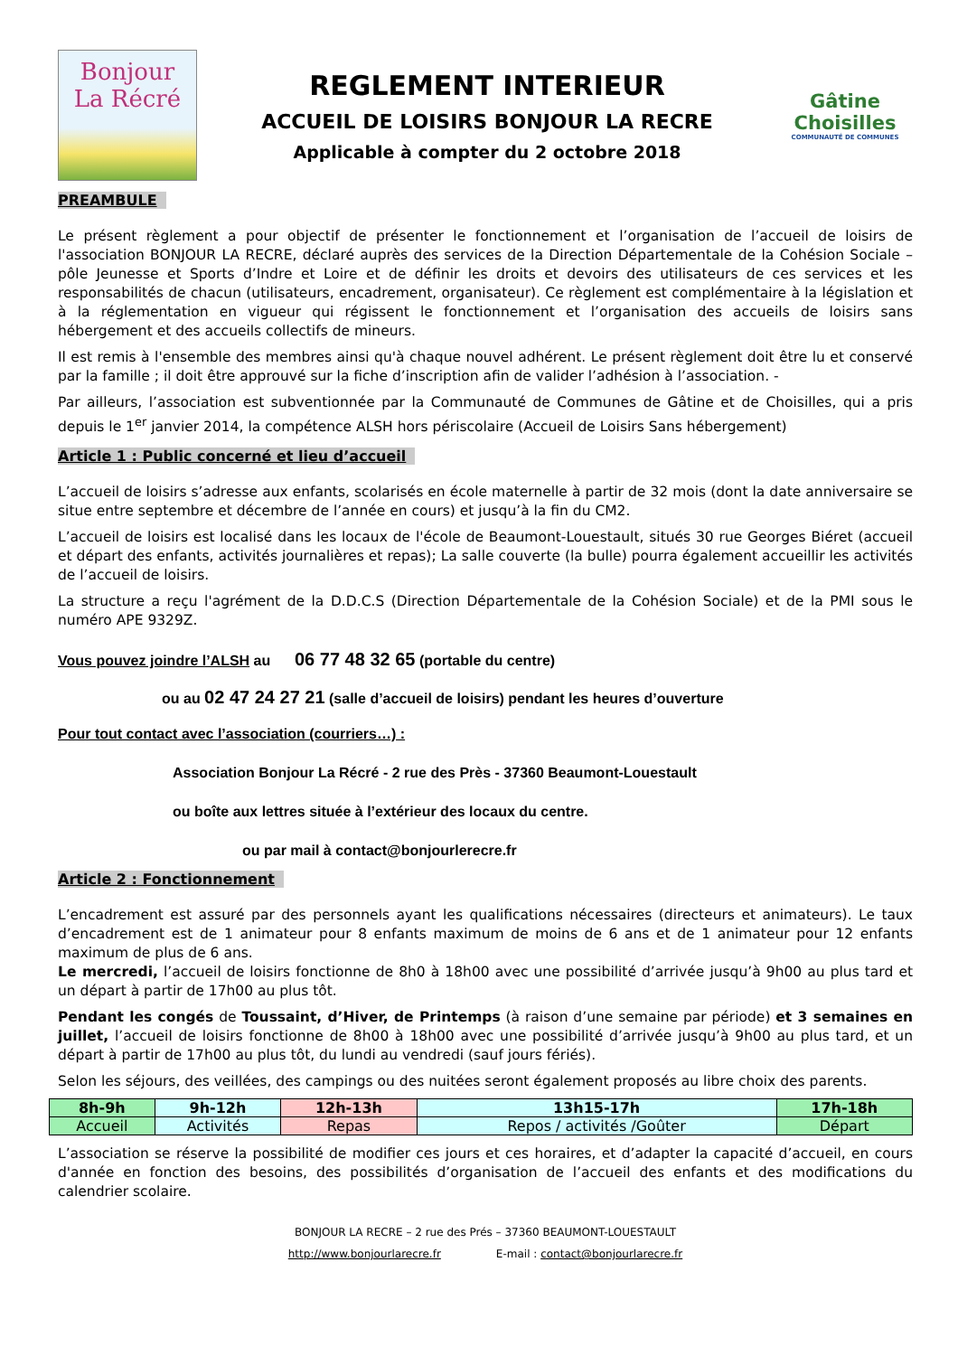Bonjour
La Récré
REGLEMENT INTERIEUR
ACCUEIL DE LOISIRS BONJOUR LA RECRE
Applicable à compter du 2 octobre 2018
Gâtine
Choisilles
COMMUNAUTÉ DE COMMUNES
PREAMBULE
Le présent règlement a pour objectif de présenter le fonctionnement et l’organisation de l’accueil de loisirs de l'association BONJOUR LA RECRE, déclaré auprès des services de la Direction Départementale de la Cohésion Sociale – pôle Jeunesse et Sports d’Indre et Loire et de définir les droits et devoirs des utilisateurs de ces services et les responsabilités de chacun (utilisateurs, encadrement, organisateur). Ce règlement est complémentaire à la législation et à la réglementation en vigueur qui régissent le fonctionnement et l’organisation des accueils de loisirs sans hébergement et des accueils collectifs de mineurs.
Il est remis à l'ensemble des membres ainsi qu'à chaque nouvel adhérent. Le présent règlement doit être lu et conservé par la famille ; il doit être approuvé sur la fiche d’inscription afin de valider l’adhésion à l’association. -
Par ailleurs, l’association est subventionnée par la Communauté de Communes de Gâtine et de Choisilles, qui a pris depuis le 1<sup>er</sup> janvier 2014, la compétence ALSH hors périscolaire (Accueil de Loisirs Sans hébergement)
Article 1 : Public concerné et lieu d’accueil
L’accueil de loisirs s’adresse aux enfants, scolarisés en école maternelle à partir de 32 mois (dont la date anniversaire se situe entre septembre et décembre de l’année en cours) et jusqu’à la fin du CM2.
L’accueil de loisirs est localisé dans les locaux de l'école de Beaumont-Louestault, situés 30 rue Georges Biéret (accueil et départ des enfants, activités journalières et repas); La salle couverte (la bulle) pourra également accueillir les activités de l’accueil de loisirs.
La structure a reçu l'agrément de la D.D.C.S (Direction Départementale de la Cohésion Sociale) et de la PMI sous le numéro APE 9329Z.
Vous pouvez joindre l’ALSH au 06 77 48 32 65 (portable du centre)
ou au 02 47 24 27 21 (salle d’accueil de loisirs) pendant les heures d’ouverture
Pour tout contact avec l’association (courriers…) :
Association Bonjour La Récré - 2 rue des Près - 37360 Beaumont-Louestault
ou boîte aux lettres située à l’extérieur des locaux du centre.
ou par mail à contact@bonjourlerecre.fr
Article 2 : Fonctionnement
L’encadrement est assuré par des personnels ayant les qualifications nécessaires (directeurs et animateurs). Le taux d’encadrement est de 1 animateur pour 8 enfants maximum de moins de 6 ans et de 1 animateur pour 12 enfants maximum de plus de 6 ans.
Le mercredi, l’accueil de loisirs fonctionne de 8h0 à 18h00 avec une possibilité d’arrivée jusqu’à 9h00 au plus tard et un départ à partir de 17h00 au plus tôt.
Pendant les congés de Toussaint, d’Hiver, de Printemps (à raison d’une semaine par période) et 3 semaines en juillet, l’accueil de loisirs fonctionne de 8h00 à 18h00 avec une possibilité d’arrivée jusqu’à 9h00 au plus tard, et un départ à partir de 17h00 au plus tôt, du lundi au vendredi (sauf jours fériés).
Selon les séjours, des veillées, des campings ou des nuitées seront également proposés au libre choix des parents.
| 8h-9h | 9h-12h | 12h-13h | 13h15-17h | 17h-18h |
| Accueil | Activités | Repas | Repos / activités /Goûter | Départ |
L’association se réserve la possibilité de modifier ces jours et ces horaires, et d’adapter la capacité d’accueil, en cours d'année en fonction des besoins, des possibilités d’organisation de l’accueil des enfants et des modifications du calendrier scolaire.
BONJOUR LA RECRE – 2 rue des Prés – 37360 BEAUMONT-LOUESTAULT
http://www.bonjourlarecre.fr E-mail : contact@bonjourlarecre.fr